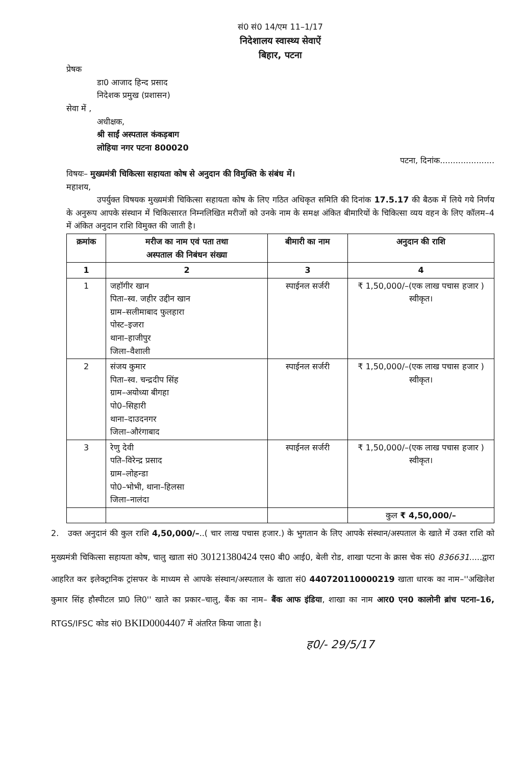सं0 सं0 14/एम 11–1/17
निदेशालय स्वास्थ्य सेवाऐं
बिहार, पटना
प्रेषक
डा0 आजाद हिन्द प्रसाद
निदेशक प्रमुख (प्रशासन)
सेवा में ,
अधीक्षक,
श्री साईं अस्पताल कंकड़बाग
लोहिया नगर पटना 800020
पटना, दिनांक.....................
विषयः– मुख्यमंत्री चिकित्सा सहायता कोष से अनुदान की विमुक्ति के संबंध में।
महाशय,
उपर्युक्त विषयक मुख्यमंत्री चिकित्सा सहायता कोष के लिए गठित अधिकृत समिति की दिनांक 17.5.17 की बैठक में लिये गये निर्णय के अनुरूप आपके संस्थान में चिकित्सारत निम्नलिखित मरीजों को उनके नाम के समक्ष अंकित बीमारियों के चिकित्सा व्यय वहन के लिए कॉलम–4 में अंकित अनुदान राशि विमुक्त की जाती है।
| क्रमांक | मरीज का नाम एवं पता तथा अस्पताल की निबंधन संख्या | बीमारी का नाम | अनुदान की राशि |
| --- | --- | --- | --- |
| 1 | 2 | 3 | 4 |
| 1 | जहॉगीर खान पिता–स्व. जहीर उद्दीन खान ग्राम–सलीमाबाद फुलहारा पोस्ट–इजरा थाना–हाजीपुर जिला–वैशाली | स्पाईनल सर्जरी | ₹ 1,50,000/–(एक लाख पचास हजार ) स्वीकृत। |
| 2 | संजय कुमार पिता–स्व. चन्द्रदीप सिंह ग्राम–अयोध्या बीगहा पो0–सिहारी थाना–दाउदनगर जिला–औरंगाबाद | स्पाईनल सर्जरी | ₹ 1,50,000/–(एक लाख पचास हजार ) स्वीकृत। |
| 3 | रेणु देवी पति–विरेन्द्र प्रसाद ग्राम–लोहन्डा पो0–भोभी, थाना–हिलसा जिला–नालंदा | स्पाईनल सर्जरी | ₹ 1,50,000/–(एक लाख पचास हजार ) स्वीकृत। |
| | | | कुल ₹ 4,50,000/– |
2. उक्त अनुदानं की कुल राशि 4,50,000/–..( चार लाख पचास हजार.) के भुगतान के लिए आपके संस्थान/अस्पताल के खाते में उक्त राशि को मुख्यमंत्री चिकित्सा सहायता कोष, चालु खाता सं0 30121380424 एस0 बी0 आई0, बेली रोड, शाखा पटना के क्रास चेक सं0 836631.....द्वारा आहरित कर इलेक्ट्रानिक ट्रांसफर के माध्यम से आपके संस्थान/अस्पताल के खाता सं0 440720110000219 खाता धारक का नाम–''अखिलेश कुमार सिंह हौस्पीटल प्रा0 लि0'' खाते का प्रकार–चालु, बैंक का नाम– बैंक आफ इंडिया, शाखा का नाम आर0 एन0 कालोनी ब्रांच पटना–16, RTGS/IFSC कोड सं0 BKID0004407 में अंतरित किया जाता है।
ह0/- 29/5/17